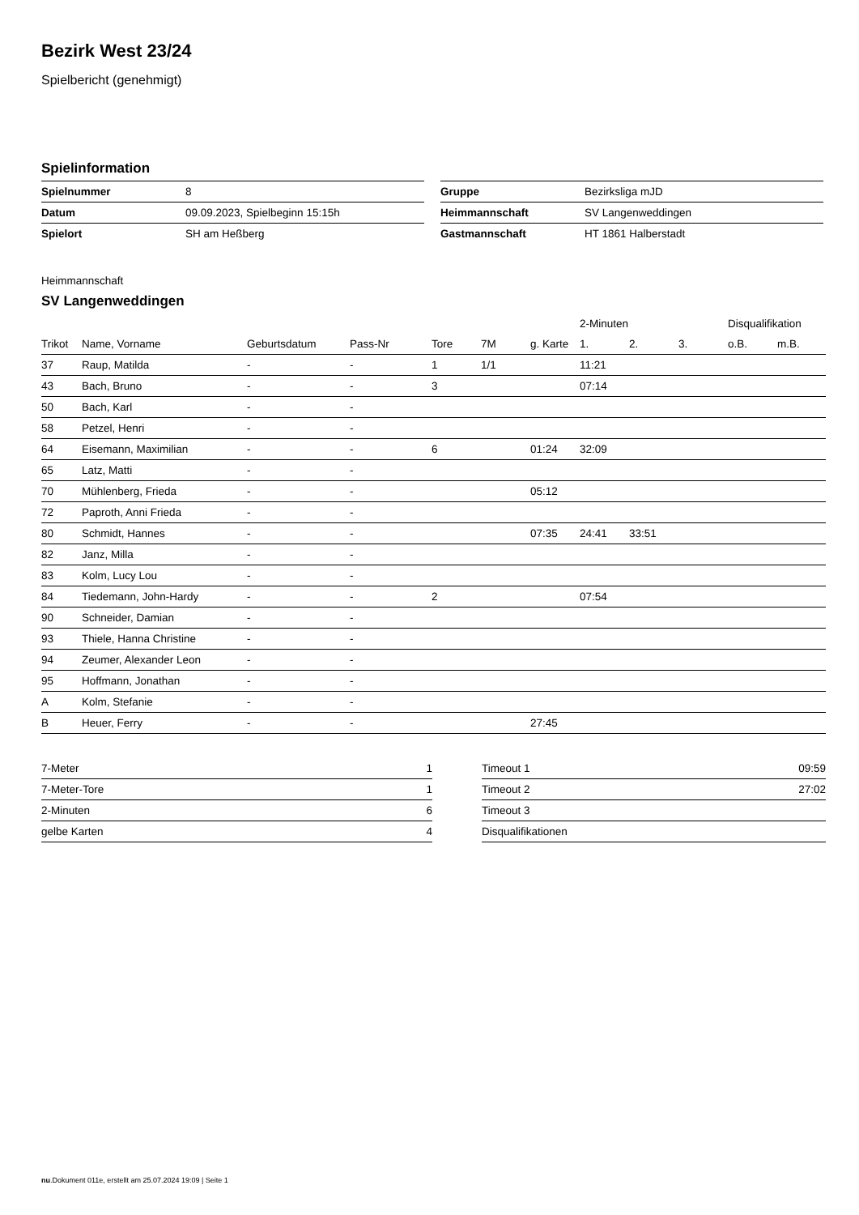Bezirk West 23/24
Spielbericht (genehmigt)
Spielinformation
| Spielnummer | 8 |
| Datum | 09.09.2023, Spielbeginn 15:15h |
| Spielort | SH am Heßberg |
| Gruppe | Bezirksliga mJD |
| Heimmannschaft | SV Langenweddingen |
| Gastmannschaft | HT 1861 Halberstadt |
Heimmannschaft
SV Langenweddingen
| | | | | | | | 2-Minuten | | | Disqualifikation | |
| --- | --- | --- | --- | --- | --- | --- | --- | --- | --- | --- | --- |
| Trikot | Name, Vorname | Geburtsdatum | Pass-Nr | Tore | 7M | g. Karte | 1. | 2. | 3. | o.B. | m.B. |
| 37 | Raup, Matilda | - | - | 1 | 1/1 | | 11:21 | | | | |
| 43 | Bach, Bruno | - | - | 3 | | | 07:14 | | | | |
| 50 | Bach, Karl | - | - | | | | | | | | |
| 58 | Petzel, Henri | - | - | | | | | | | | |
| 64 | Eisemann, Maximilian | - | - | 6 | | 01:24 | 32:09 | | | | |
| 65 | Latz, Matti | - | - | | | | | | | | |
| 70 | Mühlenberg, Frieda | - | - | | | 05:12 | | | | | |
| 72 | Paproth, Anni Frieda | - | - | | | | | | | | |
| 80 | Schmidt, Hannes | - | - | | | 07:35 | 24:41 | 33:51 | | | |
| 82 | Janz, Milla | - | - | | | | | | | | |
| 83 | Kolm, Lucy Lou | - | - | | | | | | | | |
| 84 | Tiedemann, John-Hardy | - | - | 2 | | | 07:54 | | | | |
| 90 | Schneider, Damian | - | - | | | | | | | | |
| 93 | Thiele, Hanna Christine | - | - | | | | | | | | |
| 94 | Zeumer, Alexander Leon | - | - | | | | | | | | |
| 95 | Hoffmann, Jonathan | - | - | | | | | | | | |
| A | Kolm, Stefanie | - | - | | | | | | | | |
| B | Heuer, Ferry | - | - | | | 27:45 | | | | | |
| 7-Meter | 1 |
| 7-Meter-Tore | 1 |
| 2-Minuten | 6 |
| gelbe Karten | 4 |
| Timeout 1 | 09:59 |
| Timeout 2 | 27:02 |
| Timeout 3 | |
| Disqualifikationen | |
nu.Dokument 011e, erstellt am 25.07.2024 19:09 | Seite 1